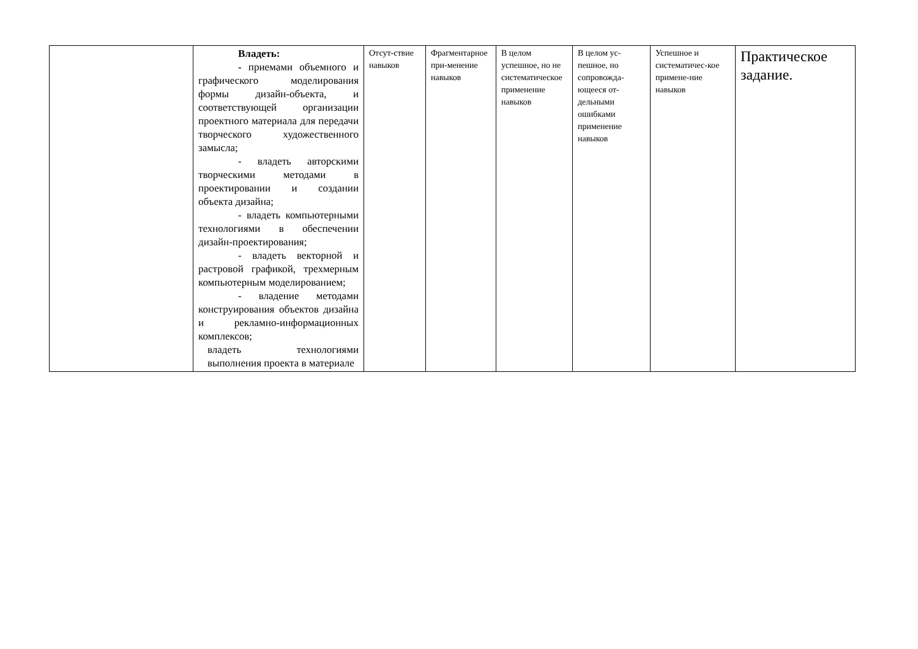| | Владеть: - приемами объемного и графического моделирования формы дизайн-объекта, и соответствующей организации проектного материала для передачи творческого художественного замысла; - владеть авторскими творческими методами в проектировании и создании объекта дизайна; - владеть компьютерными технологиями в обеспечении дизайн-проектирования; - владеть векторной и растровой графикой, трехмерным компьютерным моделированием; - владение методами конструирования объектов дизайна и рекламно-информационных комплексов; владеть технологиями выполнения проекта в материале | Отсут-ствие навыков | Фрагментарное при-менение навыков | В целом успешное, но не систематическое применение навыков | В целом ус-пешное, но сопровожда-ющееся от-дельными ошибками применение навыков | Успешное и систематичес-кое примене-ние навыков | Практическое задание. |